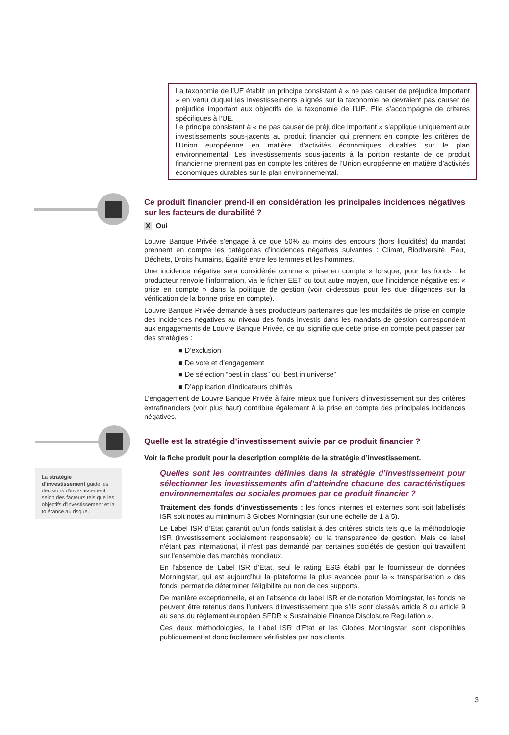La taxonomie de l’UE établit un principe consistant à « ne pas causer de préjudice Important » en vertu duquel les investissements alignés sur la taxonomie ne devraient pas causer de préjudice important aux objectifs de la taxonomie de l’UE. Elle s’accompagne de critères spécifiques à l’UE.
Le principe consistant à « ne pas causer de préjudice important » s’applique uniquement aux investissements sous-jacents au produit financier qui prennent en compte les critères de l’Union européenne en matière d’activités économiques durables sur le plan environnemental. Les investissements sous-jacents à la portion restante de ce produit financier ne prennent pas en compte les critères de l’Union européenne en matière d’activités économiques durables sur le plan environnemental.
La stratégie d’investissement guide les décisions d’investissement selon des facteurs tels que les objectifs d’investissement et la tolérance au risque.
Ce produit financier prend-il en considération les principales incidences négatives sur les facteurs de durabilité ?
X Oui
Louvre Banque Privée s’engage à ce que 50% au moins des encours (hors liquidités) du mandat prennent en compte les catégories d’incidences négatives suivantes : Climat, Biodiversité, Eau, Déchets, Droits humains, Égalité entre les femmes et les hommes.
Une incidence négative sera considérée comme « prise en compte » lorsque, pour les fonds : le producteur renvoie l’information, via le fichier EET ou tout autre moyen, que l'incidence négative est « prise en compte » dans la politique de gestion (voir ci-dessous pour les due diligences sur la vérification de la bonne prise en compte).
Louvre Banque Privée demande à ses producteurs partenaires que les modalités de prise en compte des incidences négatives au niveau des fonds investis dans les mandats de gestion correspondent aux engagements de Louvre Banque Privée, ce qui signifie que cette prise en compte peut passer par des stratégies :
■ D’exclusion
■ De vote et d’engagement
■ De sélection “best in class” ou “best in universe”
■ D’application d’indicateurs chiffrés
L’engagement de Louvre Banque Privée à faire mieux que l’univers d’investissement sur des critères extrafinanciers (voir plus haut) contribue également à la prise en compte des principales incidences négatives.
Quelle est la stratégie d’investissement suivie par ce produit financier ?
Voir la fiche produit pour la description complète de la stratégie d’investissement.
Quelles sont les contraintes définies dans la stratégie d’investissement pour sélectionner les investissements afin d’atteindre chacune des caractéristiques environnementales ou sociales promues par ce produit financier ?
Traitement des fonds d'investissements : les fonds internes et externes sont soit labellisés ISR soit notés au minimum 3 Globes Morningstar (sur une échelle de 1 à 5).
Le Label ISR d’Etat garantit qu'un fonds satisfait à des critères stricts tels que la méthodologie ISR (investissement socialement responsable) ou la transparence de gestion. Mais ce label n'étant pas international, il n'est pas demandé par certaines sociétés de gestion qui travaillent sur l'ensemble des marchés mondiaux.
En l'absence de Label ISR d’Etat, seul le rating ESG établi par le fournisseur de données Morningstar, qui est aujourd’hui la plateforme la plus avancée pour la « transparisation » des fonds, permet de déterminer l’éligibilité ou non de ces supports.
De manière exceptionnelle, et en l’absence du label ISR et de notation Morningstar, les fonds ne peuvent être retenus dans l’univers d’investissement que s’ils sont classés article 8 ou article 9 au sens du règlement européen SFDR « Sustainable Finance Disclosure Regulation ».
Ces deux méthodologies, le Label ISR d’Etat et les Globes Morningstar, sont disponibles publiquement et donc facilement vérifiables par nos clients.
3